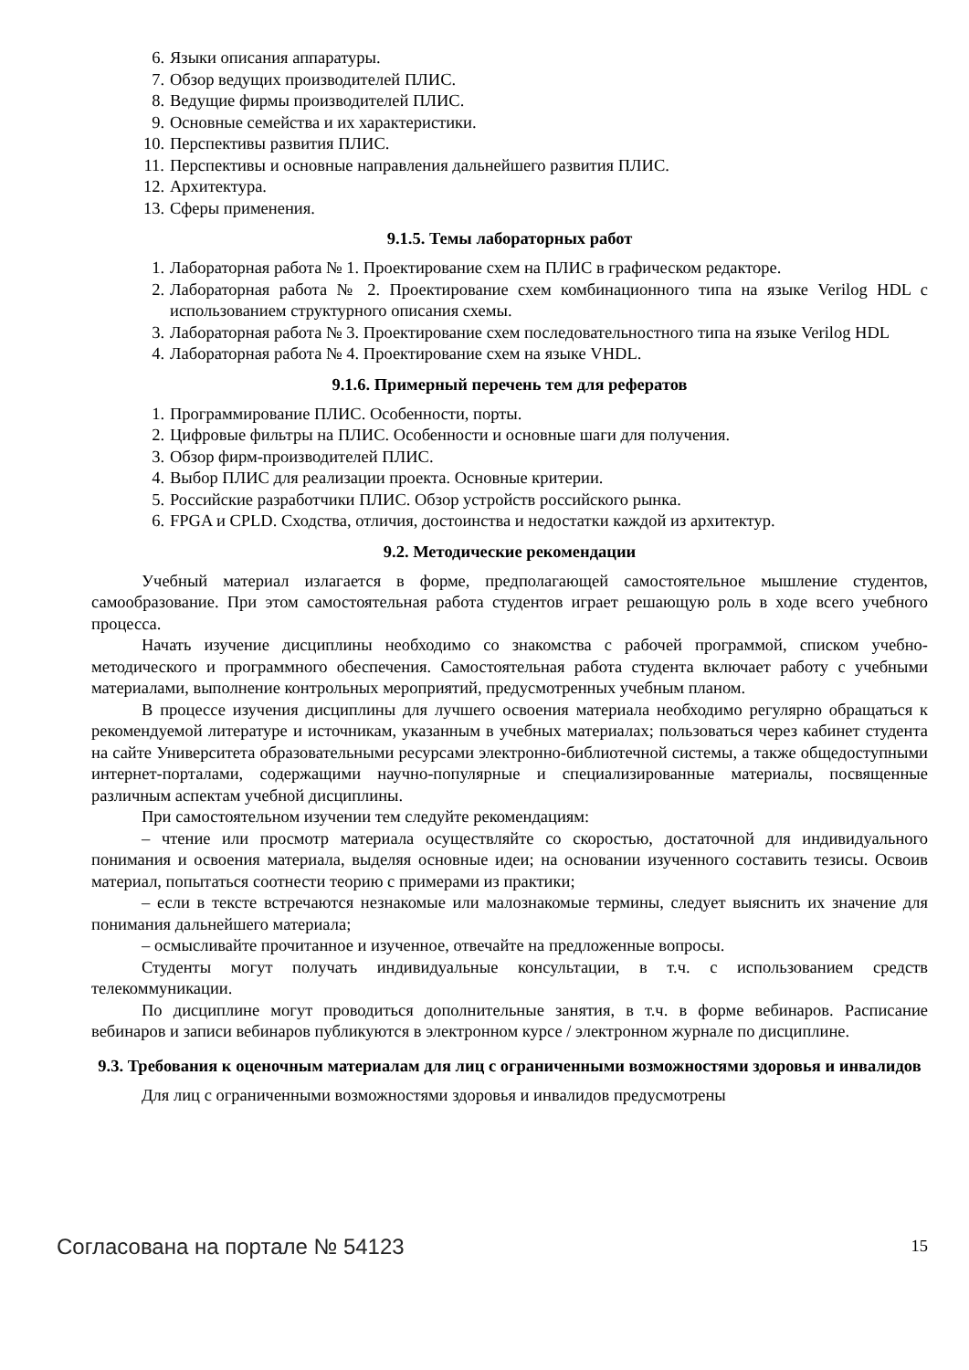6. Языки описания аппаратуры.
7. Обзор ведущих производителей ПЛИС.
8. Ведущие фирмы производителей ПЛИС.
9. Основные семейства и их характеристики.
10. Перспективы развития ПЛИС.
11. Перспективы и основные направления дальнейшего развития ПЛИС.
12. Архитектура.
13. Сферы применения.
9.1.5. Темы лабораторных работ
1. Лабораторная работа № 1. Проектирование схем на ПЛИС в графическом редакторе.
2. Лабораторная работа № 2. Проектирование схем комбинационного типа на языке Verilog HDL с использованием структурного описания схемы.
3. Лабораторная работа № 3. Проектирование схем последовательностного типа на языке Verilog HDL
4. Лабораторная работа № 4. Проектирование схем на языке VHDL.
9.1.6. Примерный перечень тем для рефератов
1. Программирование ПЛИС. Особенности, порты.
2. Цифровые фильтры на ПЛИС. Особенности и основные шаги для получения.
3. Обзор фирм-производителей ПЛИС.
4. Выбор ПЛИС для реализации проекта. Основные критерии.
5. Российские разработчики ПЛИС. Обзор устройств российского рынка.
6. FPGA и CPLD. Сходства, отличия, достоинства и недостатки каждой из архитектур.
9.2. Методические рекомендации
Учебный материал излагается в форме, предполагающей самостоятельное мышление студентов, самообразование. При этом самостоятельная работа студентов играет решающую роль в ходе всего учебного процесса.
Начать изучение дисциплины необходимо со знакомства с рабочей программой, списком учебно-методического и программного обеспечения. Самостоятельная работа студента включает работу с учебными материалами, выполнение контрольных мероприятий, предусмотренных учебным планом.
В процессе изучения дисциплины для лучшего освоения материала необходимо регулярно обращаться к рекомендуемой литературе и источникам, указанным в учебных материалах; пользоваться через кабинет студента на сайте Университета образовательными ресурсами электронно-библиотечной системы, а также общедоступными интернет-порталами, содержащими научно-популярные и специализированные материалы, посвященные различным аспектам учебной дисциплины.
При самостоятельном изучении тем следуйте рекомендациям:
– чтение или просмотр материала осуществляйте со скоростью, достаточной для индивидуального понимания и освоения материала, выделяя основные идеи; на основании изученного составить тезисы. Освоив материал, попытаться соотнести теорию с примерами из практики;
– если в тексте встречаются незнакомые или малознакомые термины, следует выяснить их значение для понимания дальнейшего материала;
– осмысливайте прочитанное и изученное, отвечайте на предложенные вопросы.
Студенты могут получать индивидуальные консультации, в т.ч. с использованием средств телекоммуникации.
По дисциплине могут проводиться дополнительные занятия, в т.ч. в форме вебинаров. Расписание вебинаров и записи вебинаров публикуются в электронном курсе / электронном журнале по дисциплине.
9.3. Требования к оценочным материалам для лиц с ограниченными возможностями здоровья и инвалидов
Для лиц с ограниченными возможностями здоровья и инвалидов предусмотрены
Согласована на портале № 54123 15